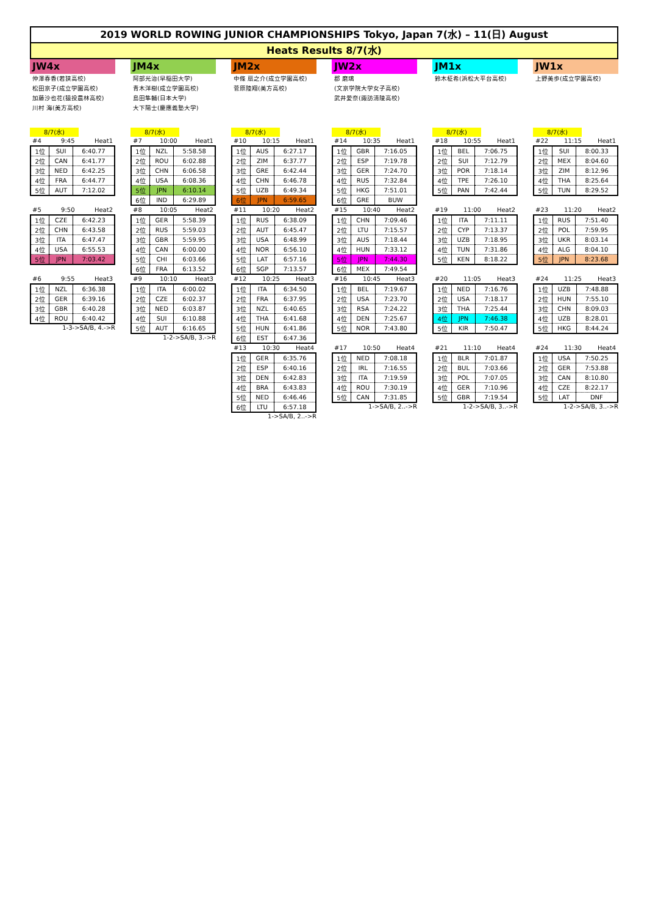2019 WORLD ROWING JUNIOR CHAMPIONSHIPS Tokyo, Japan 7(水) – 11(日) August
Heats Results 8/7(水)
JW4x
仲澤春香(若狭高校)
松田京子(成立学園高校)
加藤沙也花(猿投農林高校)
川村 海(美方高校)
8/7(水)
#4 9:45 Heat1
| 1位 | SUI | 6:40.77 |
| 2位 | CAN | 6:41.77 |
| 3位 | NED | 6:42.25 |
| 4位 | FRA | 6:44.77 |
| 5位 | AUT | 7:12.02 |
#5 9:50 Heat2
| 1位 | CZE | 6:42.23 |
| 2位 | CHN | 6:43.58 |
| 3位 | ITA | 6:47.47 |
| 4位 | USA | 6:55.53 |
| 5位 | JPN | 7:03.42 |
#6 9:55 Heat3
| 1位 | NZL | 6:36.38 |
| 2位 | GER | 6:39.16 |
| 3位 | GBR | 6:40.28 |
| 4位 | ROU | 6:40.42 |
1-3->SA/B, 4.->R
JM4x
阿部光治(早稲田大学)
青木洋樹(成立学園高校)
島田隼輔(日本大学)
大下陽士(慶應義塾大学)
8/7(水)
#7 10:00 Heat1
| 1位 | NZL | 5:58.58 |
| 2位 | ROU | 6:02.88 |
| 3位 | CHN | 6:06.58 |
| 4位 | USA | 6:08.36 |
| 5位 | JPN | 6:10.14 |
| 6位 | IND | 6:29.89 |
#8 10:05 Heat2
| 1位 | GER | 5:58.39 |
| 2位 | RUS | 5:59.03 |
| 3位 | GBR | 5:59.95 |
| 4位 | CAN | 6:00.00 |
| 5位 | CHI | 6:03.66 |
| 6位 | FRA | 6:13.52 |
#9 10:10 Heat3
| 1位 | ITA | 6:00.02 |
| 2位 | CZE | 6:02.37 |
| 3位 | NED | 6:03.87 |
| 4位 | SUI | 6:10.88 |
| 5位 | AUT | 6:16.65 |
1-2->SA/B, 3.->R
JM2x
中條 扇之介(成立学園高校)
菅原陸翔(美方高校)
8/7(水)
#10 10:15 Heat1
| 1位 | AUS | 6:27.17 |
| 2位 | ZIM | 6:37.77 |
| 3位 | GRE | 6:42.44 |
| 4位 | CHN | 6:46.78 |
| 5位 | UZB | 6:49.34 |
| 6位 | JPN | 6:59.65 |
#11 10:20 Heat2
| 1位 | RUS | 6:38.09 |
| 2位 | AUT | 6:45.47 |
| 3位 | USA | 6:48.99 |
| 4位 | NOR | 6:56.10 |
| 5位 | LAT | 6:57.16 |
| 6位 | SGP | 7:13.57 |
#12 10:25 Heat3
| 1位 | ITA | 6:34.50 |
| 2位 | FRA | 6:37.95 |
| 3位 | NZL | 6:40.65 |
| 4位 | THA | 6:41.68 |
| 5位 | HUN | 6:41.86 |
| 6位 | EST | 6:47.36 |
#13 10:30 Heat4
| 1位 | GER | 6:35.76 |
| 2位 | ESP | 6:40.16 |
| 3位 | DEN | 6:42.83 |
| 4位 | BRA | 6:43.83 |
| 5位 | NED | 6:46.46 |
| 6位 | LTU | 6:57.18 |
1->SA/B, 2..->R
JW2x
郡 磨璃
(文京学院大学女子高校)
武井愛奈(諏訪清陵高校)
8/7(水)
#14 10:35 Heat1
| 1位 | GBR | 7:16.05 |
| 2位 | ESP | 7:19.78 |
| 3位 | GER | 7:24.70 |
| 4位 | RUS | 7:32.84 |
| 5位 | HKG | 7:51.01 |
| 6位 | GRE | BUW |
#15 10:40 Heat2
| 1位 | CHN | 7:09.46 |
| 2位 | LTU | 7:15.57 |
| 3位 | AUS | 7:18.44 |
| 4位 | HUN | 7:33.12 |
| 5位 | JPN | 7:44.30 |
| 6位 | MEX | 7:49.54 |
#16 10:45 Heat3
| 1位 | BEL | 7:19.67 |
| 2位 | USA | 7:23.70 |
| 3位 | RSA | 7:24.22 |
| 4位 | DEN | 7:25.67 |
| 5位 | NOR | 7:43.80 |
#17 10:50 Heat4
| 1位 | NED | 7:08.18 |
| 2位 | IRL | 7:16.55 |
| 3位 | ITA | 7:19.59 |
| 4位 | ROU | 7:30.19 |
| 5位 | CAN | 7:31.85 |
1->SA/B, 2..->R
JM1x
鈴木柾希(浜松大平台高校)
8/7(水)
#18 10:55 Heat1
| 1位 | BEL | 7:06.75 |
| 2位 | SUI | 7:12.79 |
| 3位 | POR | 7:18.14 |
| 4位 | TPE | 7:26.10 |
| 5位 | PAN | 7:42.44 |
#19 11:00 Heat2
| 1位 | ITA | 7:11.11 |
| 2位 | CYP | 7:13.37 |
| 3位 | UZB | 7:18.95 |
| 4位 | TUN | 7:31.86 |
| 5位 | KEN | 8:18.22 |
#20 11:05 Heat3
| 1位 | NED | 7:16.76 |
| 2位 | USA | 7:18.17 |
| 3位 | THA | 7:25.44 |
| 4位 | JPN | 7:46.38 |
| 5位 | KIR | 7:50.47 |
#21 11:10 Heat4
| 1位 | BLR | 7:01.87 |
| 2位 | BUL | 7:03.66 |
| 3位 | POL | 7:07.05 |
| 4位 | GER | 7:10.96 |
| 5位 | GBR | 7:19.54 |
1-2->SA/B, 3..->R
JW1x
上野美歩(成立学園高校)
8/7(水)
#22 11:15 Heat1
| 1位 | SUI | 8:00.33 |
| 2位 | MEX | 8:04.60 |
| 3位 | ZIM | 8:12.96 |
| 4位 | THA | 8:25.64 |
| 5位 | TUN | 8:29.52 |
#23 11:20 Heat2
| 1位 | RUS | 7:51.40 |
| 2位 | POL | 7:59.95 |
| 3位 | UKR | 8:03.14 |
| 4位 | ALG | 8:04.10 |
| 5位 | JPN | 8:23.68 |
#24 11:25 Heat3
| 1位 | UZB | 7:48.88 |
| 2位 | HUN | 7:55.10 |
| 3位 | CHN | 8:09.03 |
| 4位 | UZB | 8:28.01 |
| 5位 | HKG | 8:44.24 |
#24 11:30 Heat4
| 1位 | USA | 7:50.25 |
| 2位 | GER | 7:53.88 |
| 3位 | CAN | 8:10.80 |
| 4位 | CZE | 8:22.17 |
| 5位 | LAT | DNF |
1-2->SA/B, 3..->R